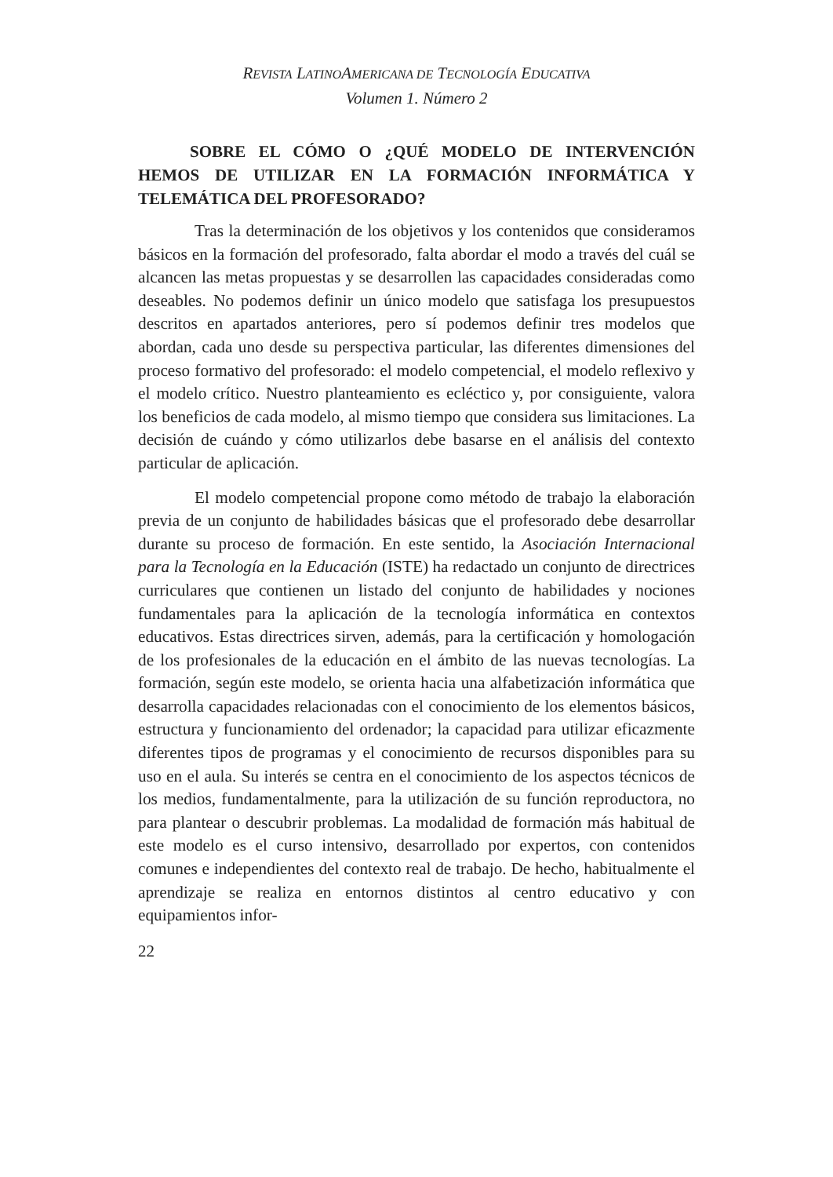REVISTA LATINOAMERICANA DE TECNOLOGÍA EDUCATIVA
Volumen 1. Número 2
SOBRE EL CÓMO O ¿QUÉ MODELO DE INTERVENCIÓN HEMOS DE UTILIZAR EN LA FORMACIÓN INFORMÁTICA Y TELEMÁTICA DEL PROFESORADO?
Tras la determinación de los objetivos y los contenidos que consideramos básicos en la formación del profesorado, falta abordar el modo a través del cuál se alcancen las metas propuestas y se desarrollen las capacidades consideradas como deseables. No podemos definir un único modelo que satisfaga los presupuestos descritos en apartados anteriores, pero sí podemos definir tres modelos que abordan, cada uno desde su perspectiva particular, las diferentes dimensiones del proceso formativo del profesorado: el modelo competencial, el modelo reflexivo y el modelo crítico. Nuestro planteamiento es ecléctico y, por consiguiente, valora los beneficios de cada modelo, al mismo tiempo que considera sus limitaciones. La decisión de cuándo y cómo utilizarlos debe basarse en el análisis del contexto particular de aplicación.
El modelo competencial propone como método de trabajo la elaboración previa de un conjunto de habilidades básicas que el profesorado debe desarrollar durante su proceso de formación. En este sentido, la Asociación Internacional para la Tecnología en la Educación (ISTE) ha redactado un conjunto de directrices curriculares que contienen un listado del conjunto de habilidades y nociones fundamentales para la aplicación de la tecnología informática en contextos educativos. Estas directrices sirven, además, para la certificación y homologación de los profesionales de la educación en el ámbito de las nuevas tecnologías. La formación, según este modelo, se orienta hacia una alfabetización informática que desarrolla capacidades relacionadas con el conocimiento de los elementos básicos, estructura y funcionamiento del ordenador; la capacidad para utilizar eficazmente diferentes tipos de programas y el conocimiento de recursos disponibles para su uso en el aula. Su interés se centra en el conocimiento de los aspectos técnicos de los medios, fundamentalmente, para la utilización de su función reproductora, no para plantear o descubrir problemas. La modalidad de formación más habitual de este modelo es el curso intensivo, desarrollado por expertos, con contenidos comunes e independientes del contexto real de trabajo. De hecho, habitualmente el aprendizaje se realiza en entornos distintos al centro educativo y con equipamientos infor-
22